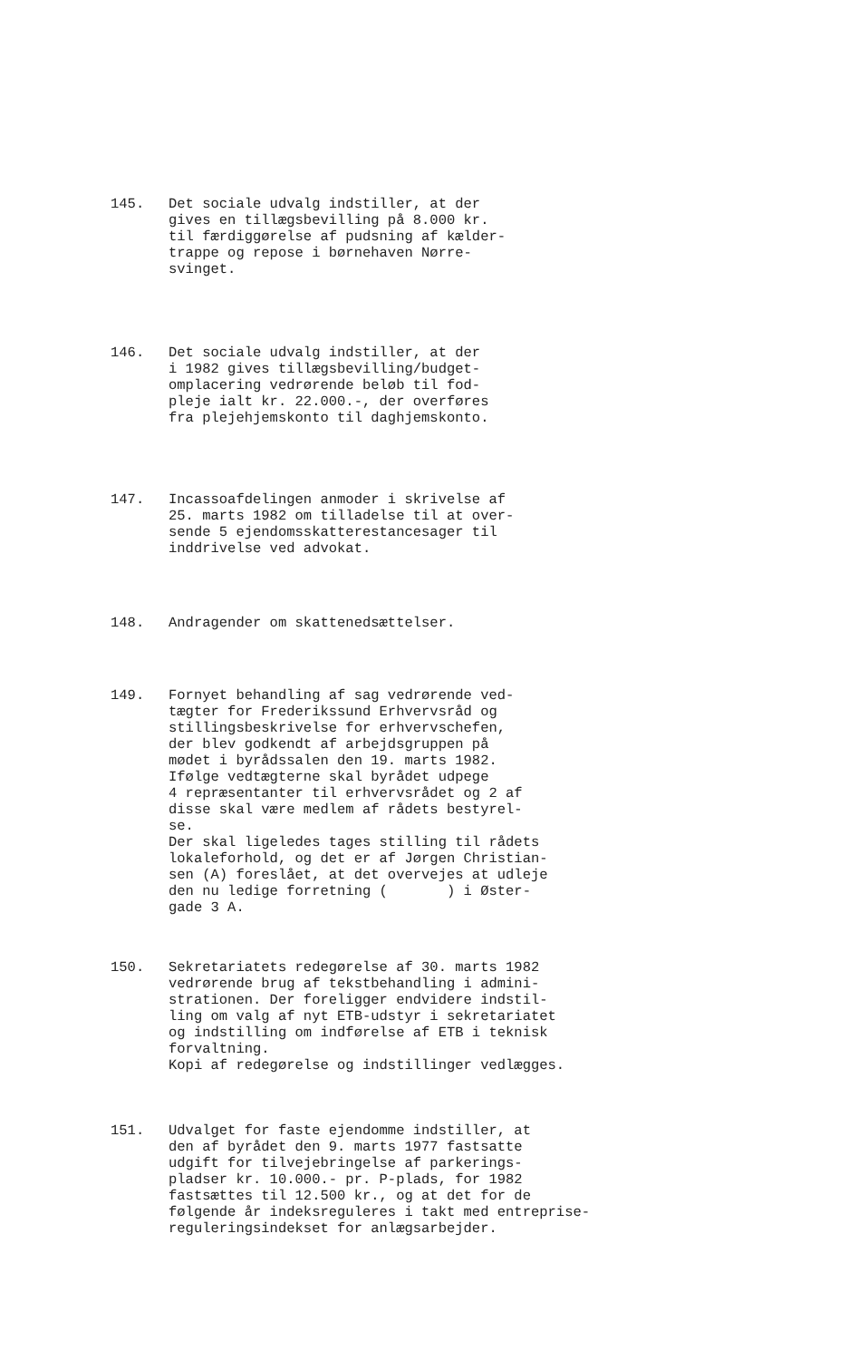145. Det sociale udvalg indstiller, at der gives en tillægsbevilling på 8.000 kr. til færdiggørelse af pudsning af kælder- trappe og repose i børnehaven Nørre- svinget.
146. Det sociale udvalg indstiller, at der i 1982 gives tillægsbevilling/budget- omplacering vedrørende beløb til fod- pleje ialt kr. 22.000.-, der overføres fra plejehjemskonto til daghjemskonto.
147. Incassoafdelingen anmoder i skrivelse af 25. marts 1982 om tilladelse til at over- sende 5 ejendomsskatterestancesager til inddrivelse ved advokat.
148. Andragender om skattenedsættelser.
149. Fornyet behandling af sag vedrørende ved- tægter for Frederikssund Erhvervsråd og stillingsbeskrivelse for erhvervschefen, der blev godkendt af arbejdsgruppen på mødet i byrådssalen den 19. marts 1982. Ifølge vedtægterne skal byrådet udpege 4 repræsentanter til erhvervsrådet og 2 af disse skal være medlem af rådets bestyrel- se. Der skal ligeledes tages stilling til rådets lokaleforhold, og det er af Jørgen Christian- sen (A) foreslået, at det overvejes at udleje den nu ledige forretning ( ) i Øster- gade 3 A.
150. Sekretariatets redegørelse af 30. marts 1982 vedrørende brug af tekstbehandling i admini- strationen. Der foreligger endvidere indstil- ling om valg af nyt ETB-udstyr i sekretariatet og indstilling om indførelse af ETB i teknisk forvaltning. Kopi af redegørelse og indstillinger vedlægges.
151. Udvalget for faste ejendomme indstiller, at den af byrådet den 9. marts 1977 fastsatte udgift for tilvejebringelse af parkerings- pladser kr. 10.000.- pr. P-plads, for 1982 fastsættes til 12.500 kr., og at det for de følgende år indeksreguleres i takt med entreprise- reguleringsindekset for anlægsarbejder.